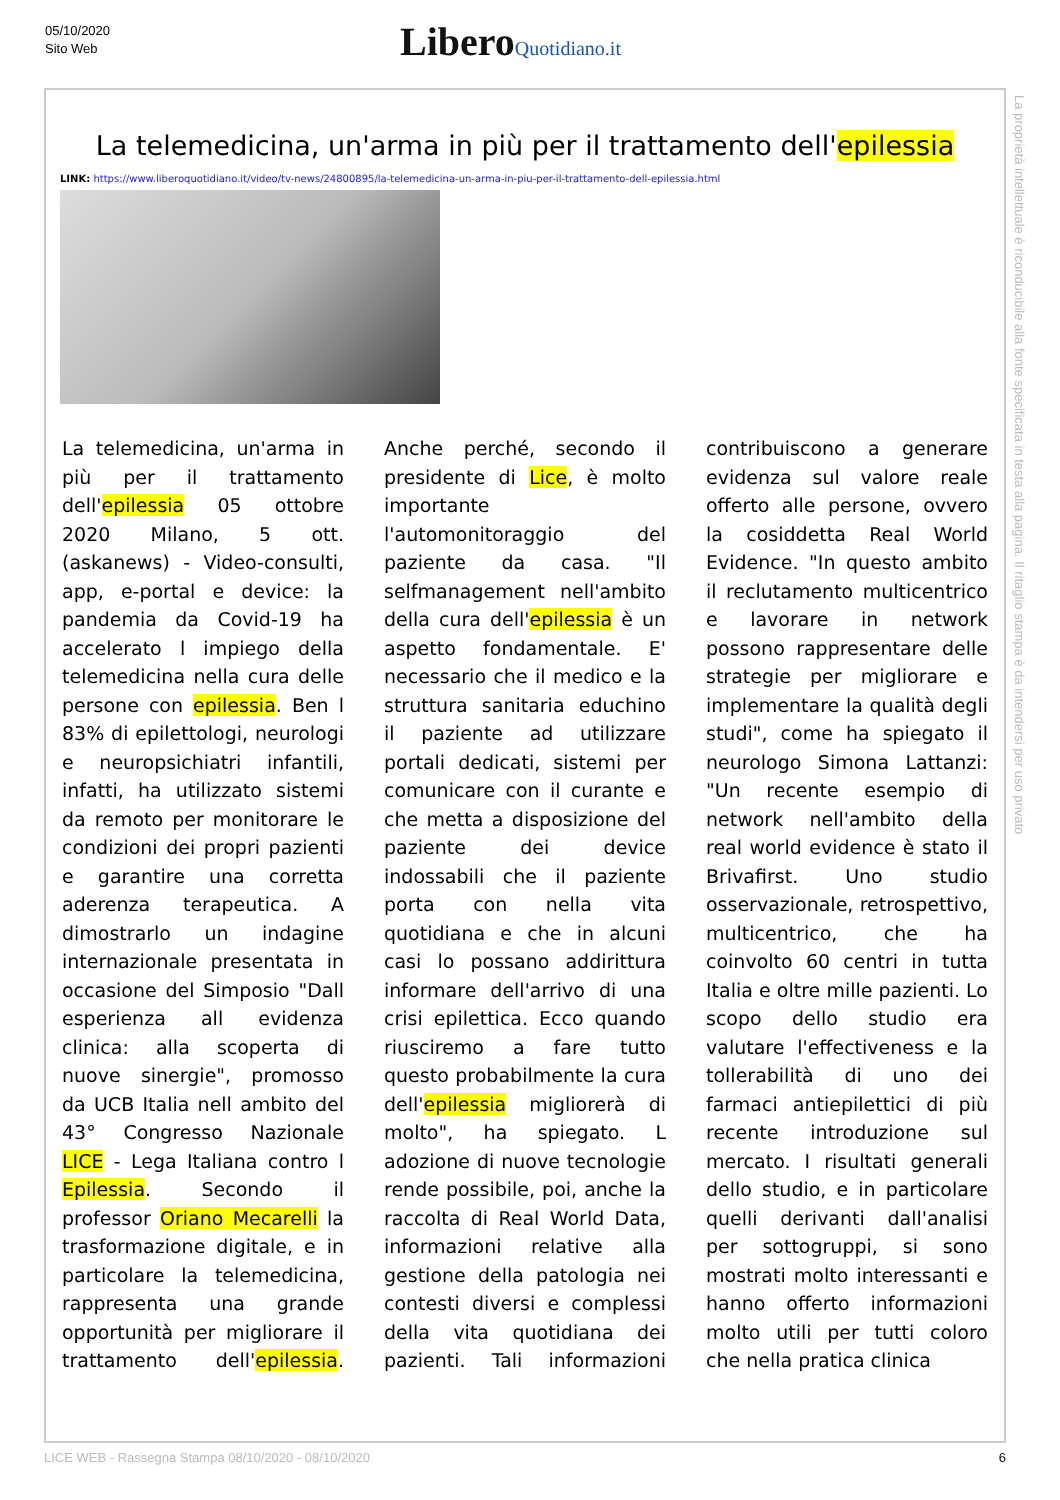05/10/2020
Sito Web
Libero Quotidiano.it
La telemedicina, un'arma in più per il trattamento dell'epilessia
LINK: https://www.liberoquotidiano.it/video/tv-news/24800895/la-telemedicina-un-arma-in-piu-per-il-trattamento-dell-epilessia.html
La telemedicina, un'arma in più per il trattamento dell'epilessia 05 ottobre 2020 Milano, 5 ott. (askanews) - Video-consulti, app, e-portal e device: la pandemia da Covid-19 ha accelerato l impiego della telemedicina nella cura delle persone con epilessia. Ben l 83% di epilettologi, neurologi e neuropsichiatri infantili, infatti, ha utilizzato sistemi da remoto per monitorare le condizioni dei propri pazienti e garantire una corretta aderenza terapeutica. A dimostrarlo un indagine internazionale presentata in occasione del Simposio "Dall esperienza all evidenza clinica: alla scoperta di nuove sinergie", promosso da UCB Italia nell ambito del 43° Congresso Nazionale LICE - Lega Italiana contro l Epilessia. Secondo il professor Oriano Mecarelli la trasformazione digitale, e in particolare la telemedicina, rappresenta una grande opportunità per migliorare il trattamento dell'epilessia. Anche perché, secondo il presidente di Lice, è molto importante l'automonitoraggio del paziente da casa. "Il selfmanagement nell'ambito della cura dell'epilessia è un aspetto fondamentale. E' necessario che il medico e la struttura sanitaria educhino il paziente ad utilizzare portali dedicati, sistemi per comunicare con il curante e che metta a disposizione del paziente dei device indossabili che il paziente porta con nella vita quotidiana e che in alcuni casi lo possano addirittura informare dell'arrivo di una crisi epilettica. Ecco quando riusciremo a fare tutto questo probabilmente la cura dell'epilessia migliorerà di molto", ha spiegato. L adozione di nuove tecnologie rende possibile, poi, anche la raccolta di Real World Data, informazioni relative alla gestione della patologia nei contesti diversi e complessi della vita quotidiana dei pazienti. Tali informazioni contribuiscono a generare evidenza sul valore reale offerto alle persone, ovvero la cosiddetta Real World Evidence. "In questo ambito il reclutamento multicentrico e lavorare in network possono rappresentare delle strategie per migliorare e implementare la qualità degli studi", come ha spiegato il neurologo Simona Lattanzi: "Un recente esempio di network nell'ambito della real world evidence è stato il Brivafirst. Uno studio osservazionale, retrospettivo, multicentrico, che ha coinvolto 60 centri in tutta Italia e oltre mille pazienti. Lo scopo dello studio era valutare l'effectiveness e la tollerabilità di uno dei farmaci antiepilettici di più recente introduzione sul mercato. I risultati generali dello studio, e in particolare quelli derivanti dall'analisi per sottogruppi, si sono mostrati molto interessanti e hanno offerto informazioni molto utili per tutti coloro che nella pratica clinica
La proprietà intellettuale è riconducibile alla fonte specificata in testa alla pagina. Il ritaglio stampa è da intendersi per uso privato
LICE WEB - Rassegna Stampa 08/10/2020 - 08/10/2020 6